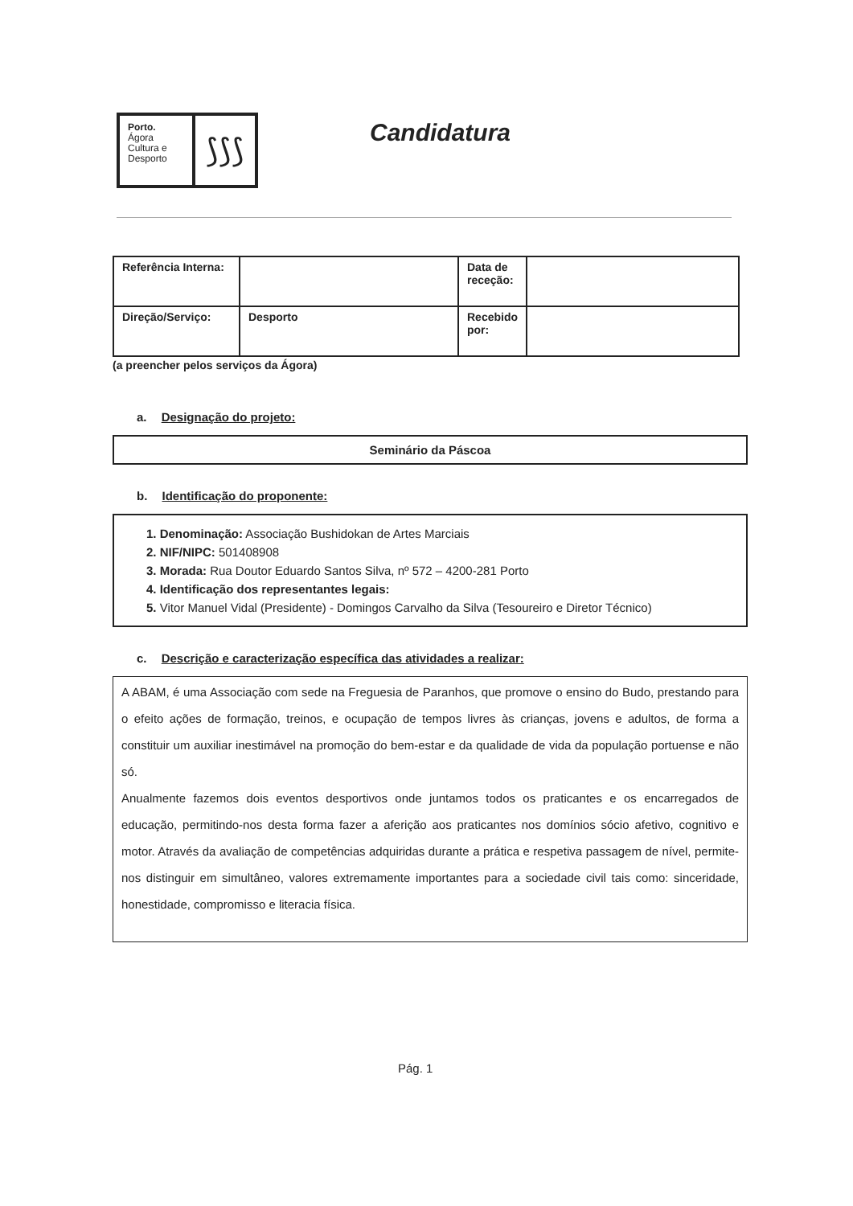Porto.
Ágora
Cultura e
Desporto
⟆⟆⟆
Candidatura
| Referência Interna: | | Data de receção: | |
| Direção/Serviço: | Desporto | Recebido por: | |
(a preencher pelos serviços da Ágora)
a. Designação do projeto:
Seminário da Páscoa
b. Identificação do proponente:
1. Denominação: Associação Bushidokan de Artes Marciais
2. NIF/NIPC: 501408908
3. Morada: Rua Doutor Eduardo Santos Silva, nº 572 – 4200-281 Porto
4. Identificação dos representantes legais:
5. Vitor Manuel Vidal (Presidente) - Domingos Carvalho da Silva (Tesoureiro e Diretor Técnico)
c. Descrição e caracterização específica das atividades a realizar:
A ABAM, é uma Associação com sede na Freguesia de Paranhos, que promove o ensino do Budo, prestando para o efeito ações de formação, treinos, e ocupação de tempos livres às crianças, jovens e adultos, de forma a constituir um auxiliar inestimável na promoção do bem-estar e da qualidade de vida da população portuense e não só.
Anualmente fazemos dois eventos desportivos onde juntamos todos os praticantes e os encarregados de educação, permitindo-nos desta forma fazer a aferição aos praticantes nos domínios sócio afetivo, cognitivo e motor. Através da avaliação de competências adquiridas durante a prática e respetiva passagem de nível, permite-nos distinguir em simultâneo, valores extremamente importantes para a sociedade civil tais como: sinceridade, honestidade, compromisso e literacia física.
Pág. 1